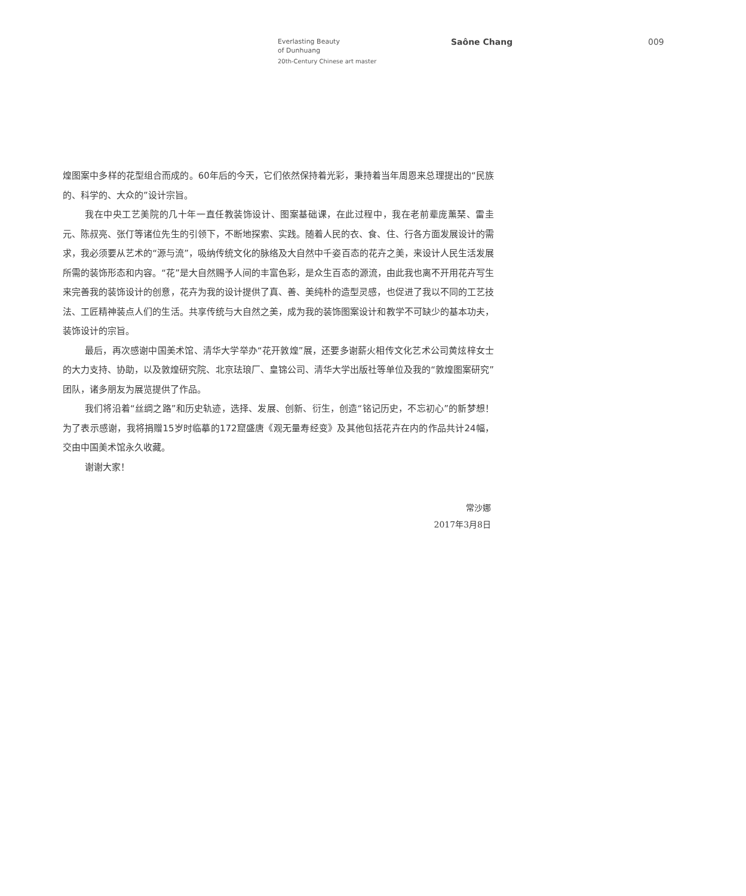Everlasting Beauty
of Dunhuang
20th-Century Chinese art master
Saône Chang 009
煌图案中多样的花型组合而成的。60年后的今天，它们依然保持着光彩，秉持着当年周恩来总理提出的“民族的、科学的、大众的”设计宗旨。
我在中央工艺美院的几十年一直任教装饰设计、图案基础课，在此过程中，我在老前辈庞薰琹、雷圭元、陈叔亮、张仃等诸位先生的引领下，不断地探索、实践。随着人民的衣、食、住、行各方面发展设计的需求，我必须要从艺术的“源与流”，吸纳传统文化的脉络及大自然中千姿百态的花卉之美，来设计人民生活发展所需的装饰形态和内容。“花”是大自然赐予人间的丰富色彩，是众生百态的源流，由此我也离不开用花卉写生来完善我的装饰设计的创意，花卉为我的设计提供了真、善、美纯朴的造型灵感，也促进了我以不同的工艺技法、工匠精神装点人们的生活。共享传统与大自然之美，成为我的装饰图案设计和教学不可缺少的基本功夫，装饰设计的宗旨。
最后，再次感谢中国美术馆、清华大学举办“花开敦煌”展，还要多谢薪火相传文化艺术公司黄炫梓女士的大力支持、协助，以及敦煌研究院、北京珐琅厂、皇锦公司、清华大学出版社等单位及我的“敦煌图案研究”团队，诸多朋友为展览提供了作品。
我们将沿着“丝绸之路”和历史轨迹，选择、发展、创新、衍生，创造“铭记历史，不忘初心”的新梦想！为了表示感谢，我将捐赠15岁时临摹的172窟盛唐《观无量寿经变》及其他包括花卉在内的作品共计24幅，交由中国美术馆永久收藏。
谢谢大家！
常沙娜
2017年3月8日